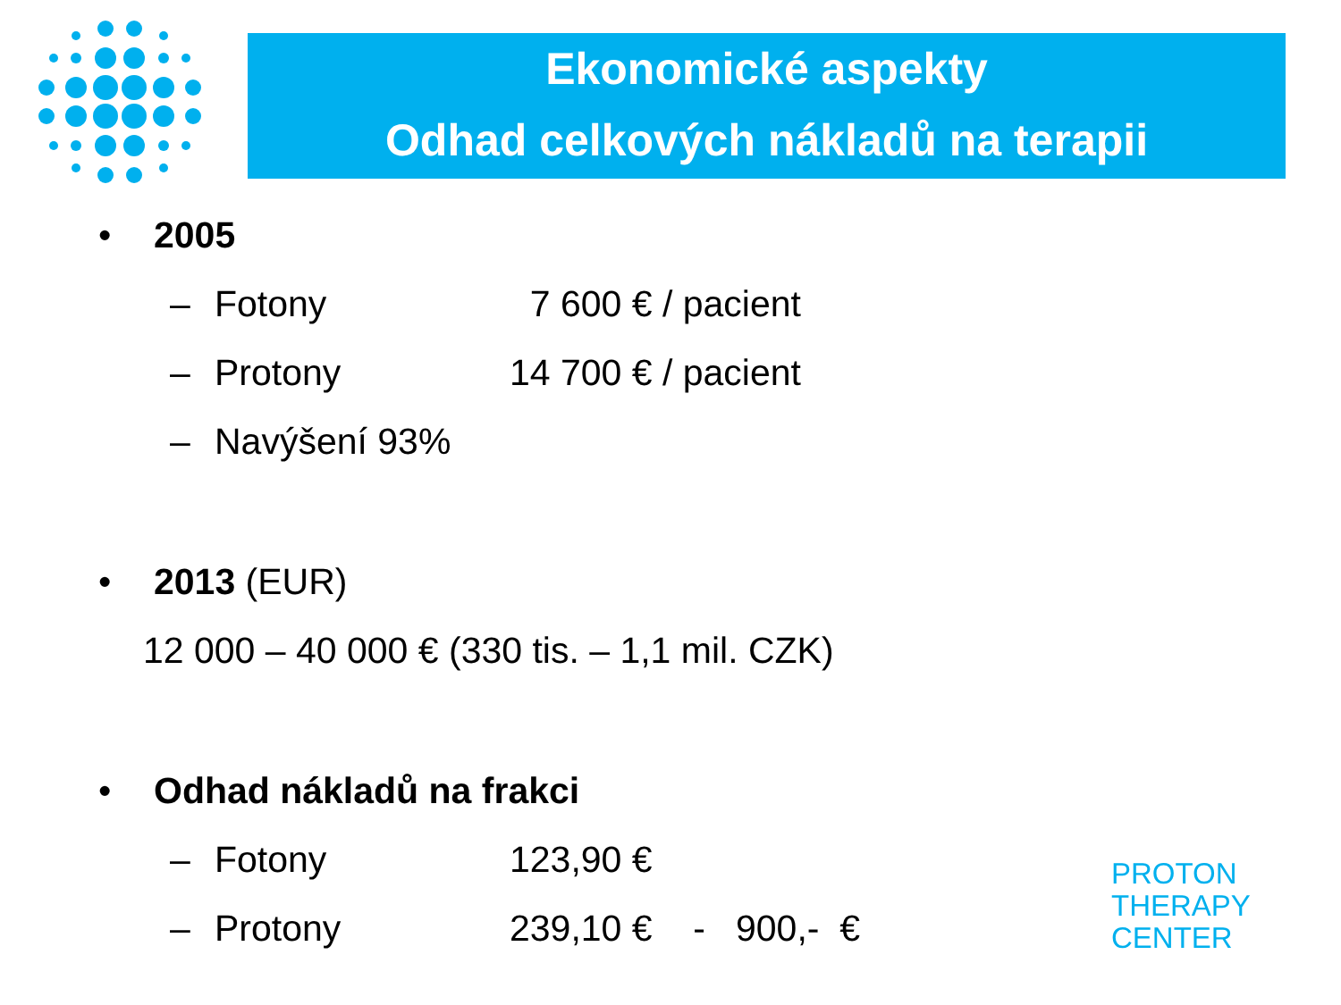Ekonomické aspekty
Odhad celkových nákladů na terapii
• 2005
– Fotony 7 600 € / pacient
– Protony 14 700 € / pacient
– Navýšení 93%
• 2013 (EUR)
12 000 – 40 000 € (330 tis. – 1,1 mil. CZK)
• Odhad nákladů na frakci
– Fotony 123,90 €
– Protony 239,10 € - 900,- €
PROTON
THERAPY
CENTER